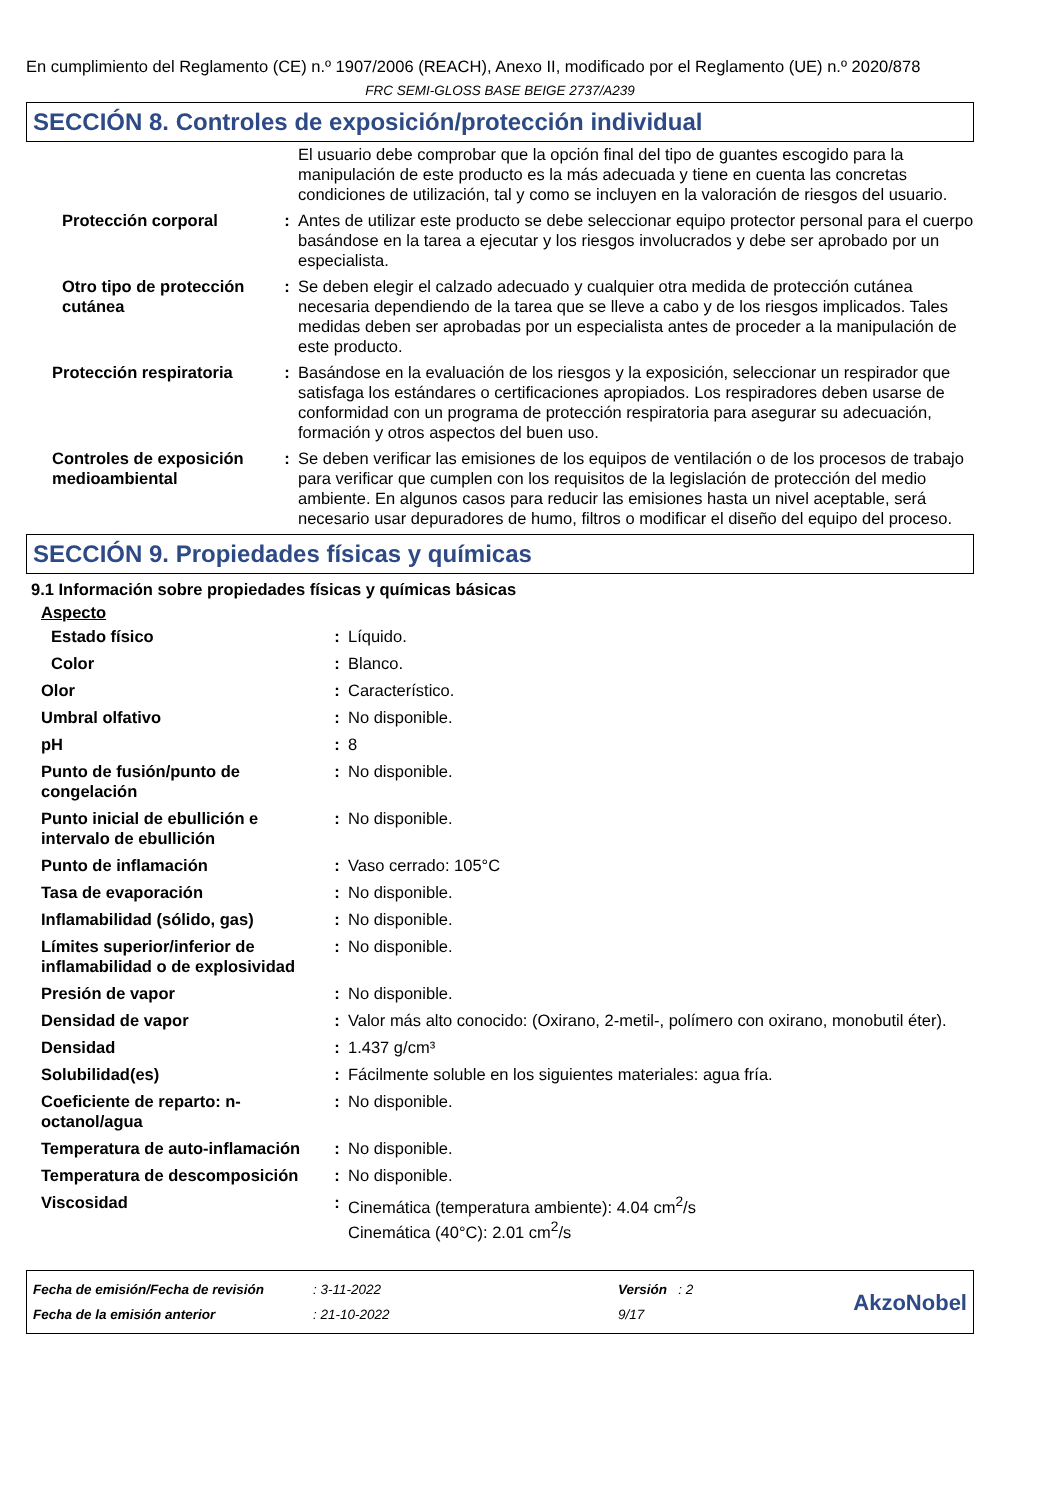En cumplimiento del Reglamento (CE) n.º 1907/2006 (REACH), Anexo II, modificado por el Reglamento (UE) n.º 2020/878
FRC SEMI-GLOSS BASE BEIGE 2737/A239
SECCIÓN 8. Controles de exposición/protección individual
| | | El usuario debe comprobar que la opción final del tipo de guantes escogido para la manipulación de este producto es la más adecuada y tiene en cuenta las concretas condiciones de utilización, tal y como se incluyen en la valoración de riesgos del usuario. |
| Protección corporal | : | Antes de utilizar este producto se debe seleccionar equipo protector personal para el cuerpo basándose en la tarea a ejecutar y los riesgos involucrados y debe ser aprobado por un especialista. |
| Otro tipo de protección cutánea | : | Se deben elegir el calzado adecuado y cualquier otra medida de protección cutánea necesaria dependiendo de la tarea que se lleve a cabo y de los riesgos implicados. Tales medidas deben ser aprobadas por un especialista antes de proceder a la manipulación de este producto. |
| Protección respiratoria | : | Basándose en la evaluación de los riesgos y la exposición, seleccionar un respirador que satisfaga los estándares o certificaciones apropiados. Los respiradores deben usarse de conformidad con un programa de protección respiratoria para asegurar su adecuación, formación y otros aspectos del buen uso. |
| Controles de exposición medioambiental | : | Se deben verificar las emisiones de los equipos de ventilación o de los procesos de trabajo para verificar que cumplen con los requisitos de la legislación de protección del medio ambiente. En algunos casos para reducir las emisiones hasta un nivel aceptable, será necesario usar depuradores de humo, filtros o modificar el diseño del equipo del proceso. |
SECCIÓN 9. Propiedades físicas y químicas
9.1 Información sobre propiedades físicas y químicas básicas
Aspecto
| Estado físico | : | Líquido. |
| Color | : | Blanco. |
| Olor | : | Característico. |
| Umbral olfativo | : | No disponible. |
| pH | : | 8 |
| Punto de fusión/punto de congelación | : | No disponible. |
| Punto inicial de ebullición e intervalo de ebullición | : | No disponible. |
| Punto de inflamación | : | Vaso cerrado: 105°C |
| Tasa de evaporación | : | No disponible. |
| Inflamabilidad (sólido, gas) | : | No disponible. |
| Límites superior/inferior de inflamabilidad o de explosividad | : | No disponible. |
| Presión de vapor | : | No disponible. |
| Densidad de vapor | : | Valor más alto conocido: (Oxirano, 2-metil-, polímero con oxirano, monobutil éter). |
| Densidad | : | 1.437 g/cm³ |
| Solubilidad(es) | : | Fácilmente soluble en los siguientes materiales: agua fría. |
| Coeficiente de reparto: n-octanol/agua | : | No disponible. |
| Temperatura de auto-inflamación | : | No disponible. |
| Temperatura de descomposición | : | No disponible. |
| Viscosidad | : | Cinemática (temperatura ambiente): 4.04 cm<sup>2</sup>/s Cinemática (40°C): 2.01 cm<sup>2</sup>/s |
| Fecha de emisión/Fecha de revisión | : 3-11-2022 | Versión : 2 | AkzoNobel |
| Fecha de la emisión anterior | : 21-10-2022 | 9/17 | |